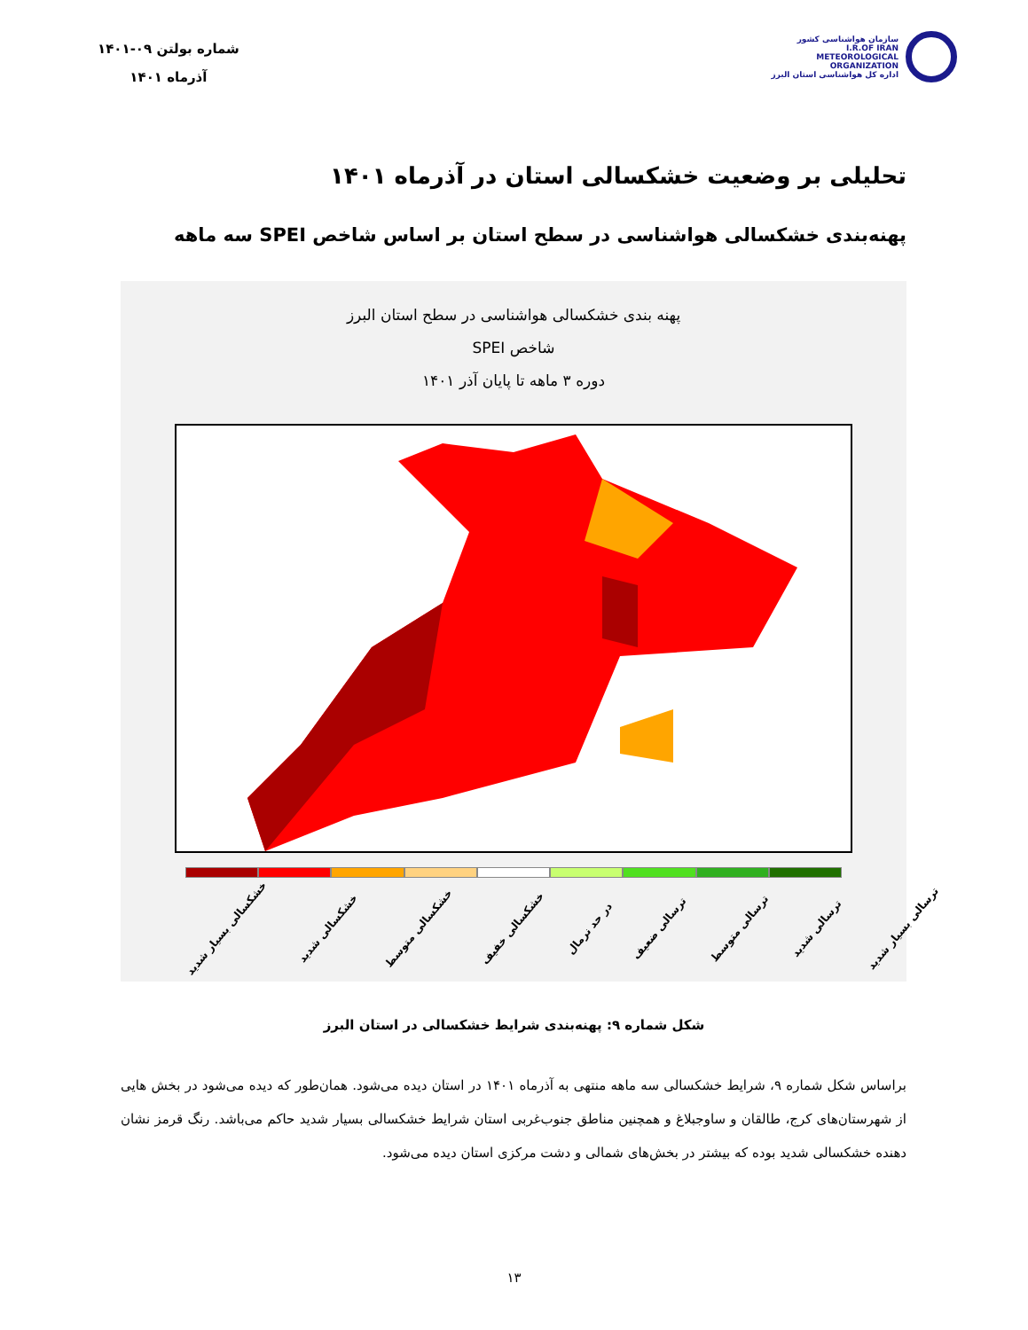سازمان هواشناسی کشور
I.R.OF IRAN
METEOROLOGICAL
ORGANIZATION
اداره کل هواشناسی استان البرز
شماره بولتن ۰۹-۱۴۰۱
آذرماه ۱۴۰۱
تحلیلی بر وضعیت خشکسالی استان در آذرماه ۱۴۰۱
پهنه‌بندی خشکسالی هواشناسی در سطح استان بر اساس شاخص SPEI سه ماهه
پهنه بندی خشکسالی هواشناسی در سطح استان البرز
شاخص SPEI
دوره ۳ ماهه تا پایان آذر ۱۴۰۱
خشکسالی بسیار شدید خشکسالی شدید خشکسالی متوسط خشکسالی خفیف در حد نرمال ترسالی ضعیف ترسالی متوسط ترسالی شدید ترسالی بسیار شدید
شکل شماره ۹: پهنه‌بندی شرایط خشکسالی در استان البرز
براساس شکل شماره ۹، شرایط خشکسالی سه ماهه منتهی به آذرماه ۱۴۰۱ در استان دیده می‌شود. همان‌طور که دیده می‌شود در بخش هایی از شهرستان‌های کرج، طالقان و ساوجبلاغ و همچنین مناطق جنوب‌غربی استان شرایط خشکسالی بسیار شدید حاکم می‌باشد. رنگ قرمز نشان دهنده خشکسالی شدید بوده که بیشتر در بخش‌های شمالی و دشت مرکزی استان دیده می‌شود.
۱۳